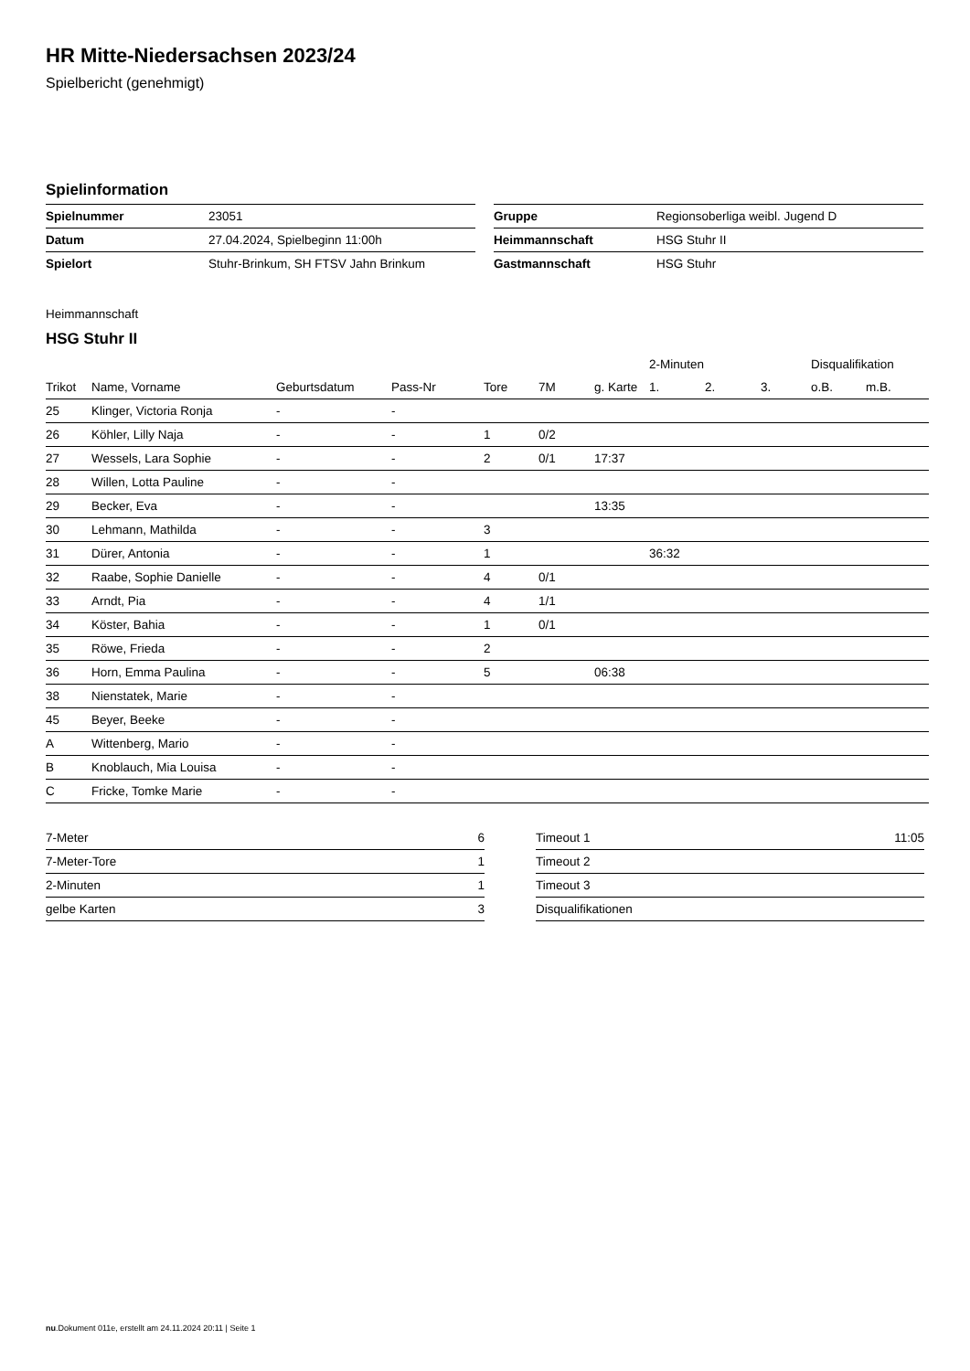HR Mitte-Niedersachsen 2023/24
Spielbericht (genehmigt)
Spielinformation
| Spielnummer | 23051 |
| Datum | 27.04.2024, Spielbeginn 11:00h |
| Spielort | Stuhr-Brinkum, SH FTSV Jahn Brinkum |
| Gruppe | Regionsoberliga weibl. Jugend D |
| Heimmannschaft | HSG Stuhr II |
| Gastmannschaft | HSG Stuhr |
Heimmannschaft
HSG Stuhr II
| | | | | | | | 2-Minuten | | | Disqualifikation | |
| --- | --- | --- | --- | --- | --- | --- | --- | --- | --- | --- | --- |
| Trikot | Name, Vorname | Geburtsdatum | Pass-Nr | Tore | 7M | g. Karte | 1. | 2. | 3. | o.B. | m.B. |
| 25 | Klinger, Victoria Ronja | - | - | | | | | | | | |
| 26 | Köhler, Lilly Naja | - | - | 1 | 0/2 | | | | | | |
| 27 | Wessels, Lara Sophie | - | - | 2 | 0/1 | 17:37 | | | | | |
| 28 | Willen, Lotta Pauline | - | - | | | | | | | | |
| 29 | Becker, Eva | - | - | | | 13:35 | | | | | |
| 30 | Lehmann, Mathilda | - | - | 3 | | | | | | | |
| 31 | Dürer, Antonia | - | - | 1 | | | 36:32 | | | | |
| 32 | Raabe, Sophie Danielle | - | - | 4 | 0/1 | | | | | | |
| 33 | Arndt, Pia | - | - | 4 | 1/1 | | | | | | |
| 34 | Köster, Bahia | - | - | 1 | 0/1 | | | | | | |
| 35 | Röwe, Frieda | - | - | 2 | | | | | | | |
| 36 | Horn, Emma Paulina | - | - | 5 | | 06:38 | | | | | |
| 38 | Nienstatek, Marie | - | - | | | | | | | | |
| 45 | Beyer, Beeke | - | - | | | | | | | | |
| A | Wittenberg, Mario | - | - | | | | | | | | |
| B | Knoblauch, Mia Louisa | - | - | | | | | | | | |
| C | Fricke, Tomke Marie | - | - | | | | | | | | |
| 7-Meter | 6 |
| 7-Meter-Tore | 1 |
| 2-Minuten | 1 |
| gelbe Karten | 3 |
| Timeout 1 | 11:05 |
| Timeout 2 | |
| Timeout 3 | |
| Disqualifikationen | |
nu.Dokument 011e, erstellt am 24.11.2024 20:11 | Seite 1